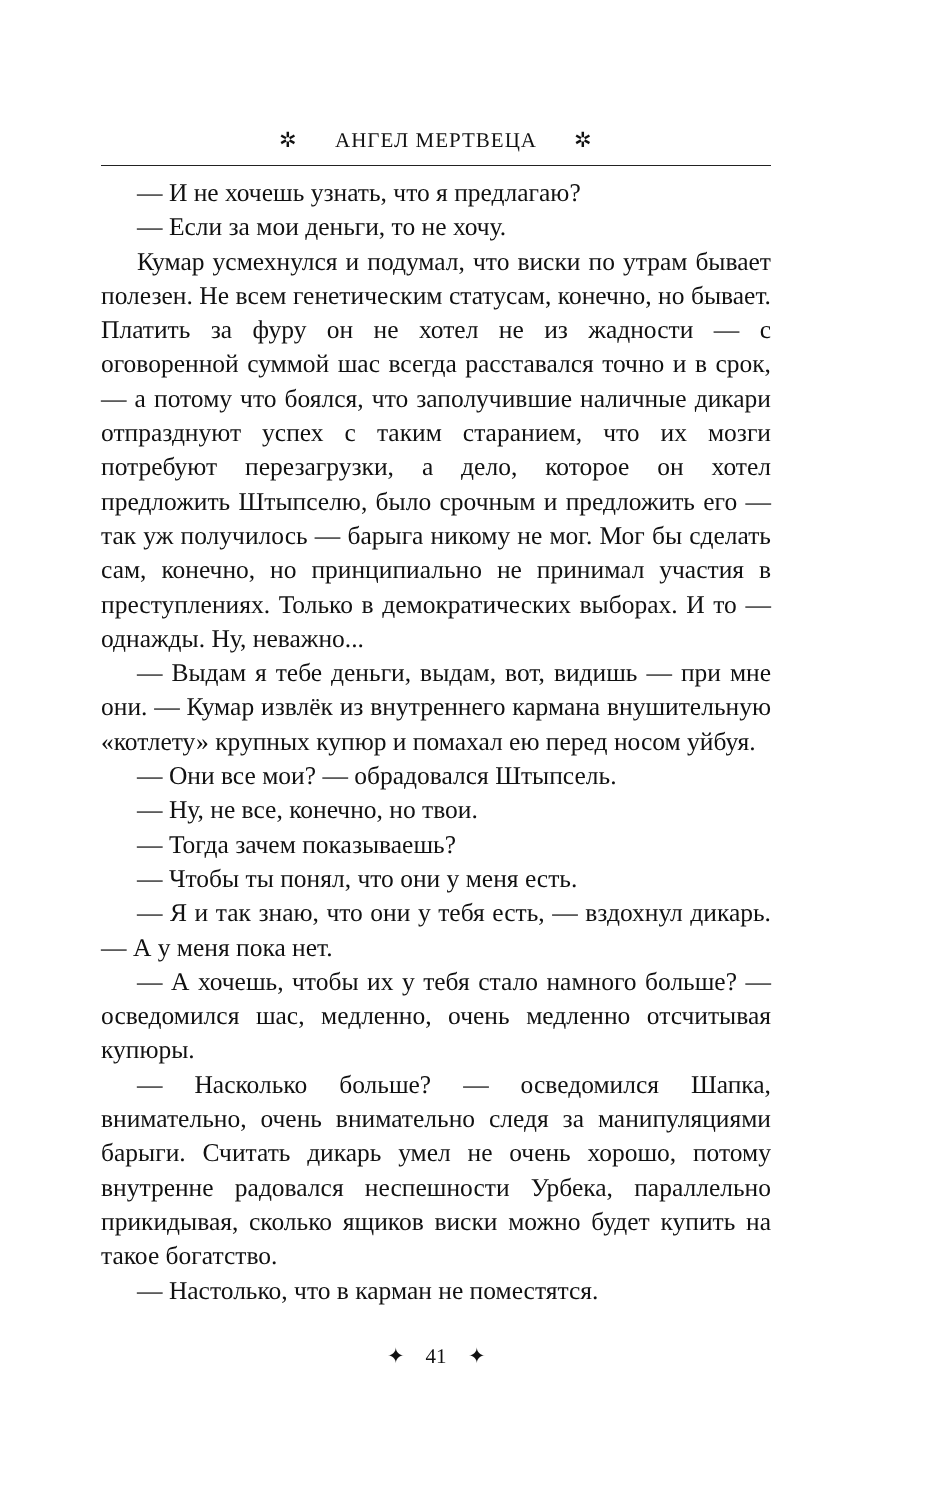✲ АНГЕЛ МЕРТВЕЦА ✲
— И не хочешь узнать, что я предлагаю?
— Если за мои деньги, то не хочу.
Кумар усмехнулся и подумал, что виски по утрам бывает полезен. Не всем генетическим статусам, конечно, но бывает. Платить за фуру он не хотел не из жадности — с оговоренной суммой шас всегда расставался точно и в срок, — а потому что боялся, что заполучившие наличные дикари отпразднуют успех с таким старанием, что их мозги потребуют перезагрузки, а дело, которое он хотел предложить Штыпселю, было срочным и предложить его — так уж получилось — барыга никому не мог. Мог бы сделать сам, конечно, но принципиально не принимал участия в преступлениях. Только в демократических выборах. И то — однажды. Ну, неважно...
— Выдам я тебе деньги, выдам, вот, видишь — при мне они. — Кумар извлёк из внутреннего кармана внушительную «котлету» крупных купюр и помахал ею перед носом уйбуя.
— Они все мои? — обрадовался Штыпсель.
— Ну, не все, конечно, но твои.
— Тогда зачем показываешь?
— Чтобы ты понял, что они у меня есть.
— Я и так знаю, что они у тебя есть, — вздохнул дикарь. — А у меня пока нет.
— А хочешь, чтобы их у тебя стало намного больше? — осведомился шас, медленно, очень медленно отсчитывая купюры.
— Насколько больше? — осведомился Шапка, внимательно, очень внимательно следя за манипуляциями барыги. Считать дикарь умел не очень хорошо, потому внутренне радовался неспешности Урбека, параллельно прикидывая, сколько ящиков виски можно будет купить на такое богатство.
— Настолько, что в карман не поместятся.
✦ 41 ✦